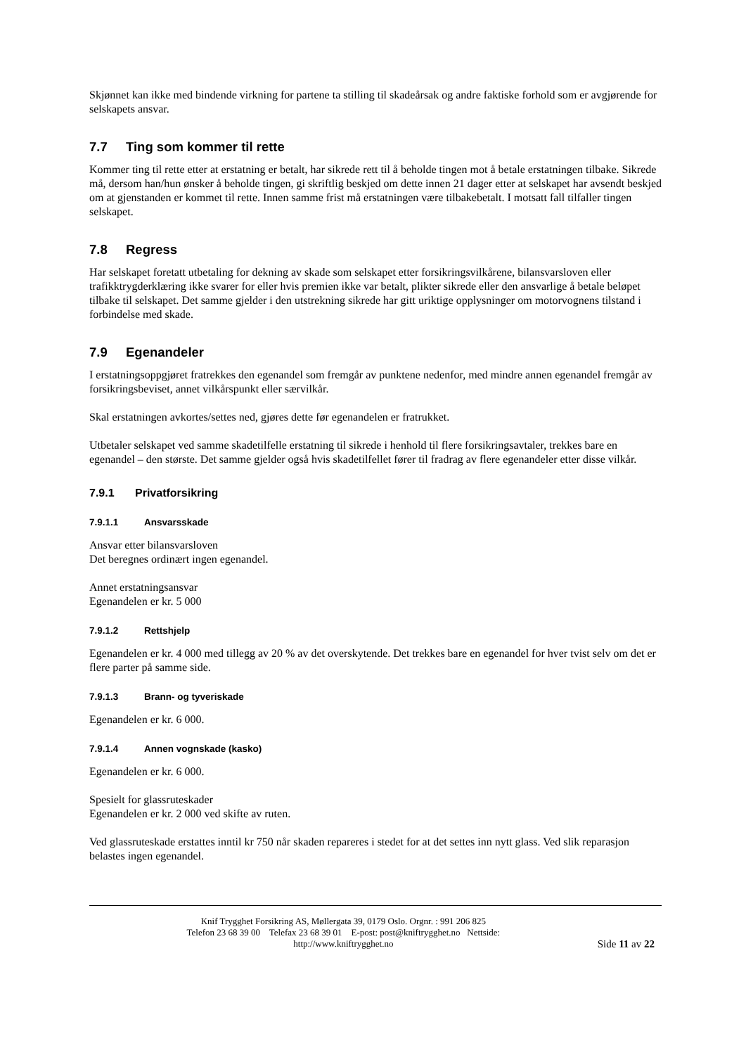Skjønnet kan ikke med bindende virkning for partene ta stilling til skadeårsak og andre faktiske forhold som er avgjørende for selskapets ansvar.
7.7 Ting som kommer til rette
Kommer ting til rette etter at erstatning er betalt, har sikrede rett til å beholde tingen mot å betale erstatningen tilbake. Sikrede må, dersom han/hun ønsker å beholde tingen, gi skriftlig beskjed om dette innen 21 dager etter at selskapet har avsendt beskjed om at gjenstanden er kommet til rette. Innen samme frist må erstatningen være tilbakebetalt. I motsatt fall tilfaller tingen selskapet.
7.8 Regress
Har selskapet foretatt utbetaling for dekning av skade som selskapet etter forsikringsvilkårene, bilansvarsloven eller trafikktrygderklæring ikke svarer for eller hvis premien ikke var betalt, plikter sikrede eller den ansvarlige å betale beløpet tilbake til selskapet. Det samme gjelder i den utstrekning sikrede har gitt uriktige opplysninger om motorvognens tilstand i forbindelse med skade.
7.9 Egenandeler
I erstatningsoppgjøret fratrekkes den egenandel som fremgår av punktene nedenfor, med mindre annen egenandel fremgår av forsikringsbeviset, annet vilkårspunkt eller særvilkår.
Skal erstatningen avkortes/settes ned, gjøres dette før egenandelen er fratrukket.
Utbetaler selskapet ved samme skadetilfelle erstatning til sikrede i henhold til flere forsikringsavtaler, trekkes bare en egenandel – den største. Det samme gjelder også hvis skadetilfellet fører til fradrag av flere egenandeler etter disse vilkår.
7.9.1 Privatforsikring
7.9.1.1 Ansvarsskade
Ansvar etter bilansvarsloven
Det beregnes ordinært ingen egenandel.
Annet erstatningsansvar
Egenandelen er kr. 5 000
7.9.1.2 Rettshjelp
Egenandelen er kr. 4 000 med tillegg av 20 % av det overskytende. Det trekkes bare en egenandel for hver tvist selv om det er flere parter på samme side.
7.9.1.3 Brann- og tyveriskade
Egenandelen er kr. 6 000.
7.9.1.4 Annen vognskade (kasko)
Egenandelen er kr. 6 000.
Spesielt for glassruteskader
Egenandelen er kr. 2 000 ved skifte av ruten.
Ved glassruteskade erstattes inntil kr 750 når skaden repareres i stedet for at det settes inn nytt glass. Ved slik reparasjon belastes ingen egenandel.
Knif Trygghet Forsikring AS, Møllergata 39, 0179 Oslo. Orgnr. : 991 206 825
Telefon 23 68 39 00 Telefax 23 68 39 01 E-post: post@kniftrygghet.no Nettside:
http://www.kniftrygghet.no
Side 11 av 22